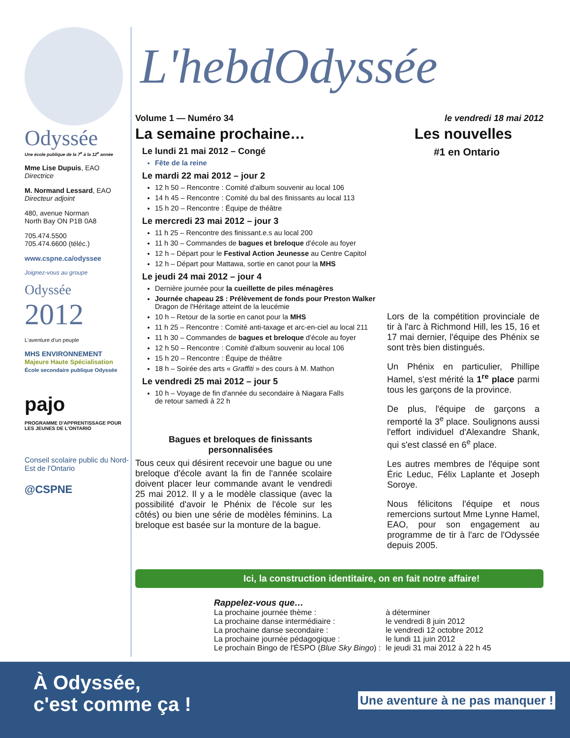Odyssée
Une école publique de la 7<sup>e</sup> à la 12<sup>e</sup> année
Mme Lise Dupuis, EAO
Directrice
M. Normand Lessard, EAO
Directeur adjoint
480, avenue Norman
North Bay ON P1B 0A8
705.474.5500
705.474.6600 (téléc.)
www.cspne.ca/odyssee
Joignez-vous au groupe
Odyssée
2012
L'aventure d'un peuple
MHS ENVIRONNEMENT
Majeure Haute Spécialisation
École secondaire publique Odyssée
pajo
PROGRAMME D'APPRENTISSAGE POUR LES JEUNES DE L'ONTARIO
Conseil scolaire public du Nord-Est de l'Ontario
@CSPNE
L'hebdOdyssée
Volume 1 — Numéro 34 le vendredi 18 mai 2012
La semaine prochaine…
Le lundi 21 mai 2012 – Congé
Fête de la reine
Le mardi 22 mai 2012 – jour 2
12 h 50 – Rencontre : Comité d'album souvenir au local 106
14 h 45 – Rencontre : Comité du bal des finissants au local 113
15 h 20 – Rencontre : Équipe de théâtre
Le mercredi 23 mai 2012 – jour 3
11 h 25 – Rencontre des finissant.e.s au local 200
11 h 30 – Commandes de bagues et breloque d'école au foyer
12 h – Départ pour le Festival Action Jeunesse au Centre Capitol
12 h – Départ pour Mattawa, sortie en canot pour la MHS
Le jeudi 24 mai 2012 – jour 4
Dernière journée pour la cueillette de piles ménagères
Journée chapeau 2$ : Prélèvement de fonds pour Preston Walker
Dragon de l'Héritage atteint de la leucémie
10 h – Retour de la sortie en canot pour la MHS
11 h 25 – Rencontre : Comité anti-taxage et arc-en-ciel au local 211
11 h 30 – Commandes de bagues et breloque d'école au foyer
12 h 50 – Rencontre : Comité d'album souvenir au local 106
15 h 20 – Rencontre : Équipe de théâtre
18 h – Soirée des arts « Graffiti » des cours à M. Mathon
Le vendredi 25 mai 2012 – jour 5
10 h – Voyage de fin d'année du secondaire à Niagara Falls
de retour samedi à 22 h
Bagues et breloques de finissants personnalisées
Tous ceux qui désirent recevoir une bague ou une breloque d'école avant la fin de l'année scolaire doivent placer leur commande avant le vendredi 25 mai 2012. Il y a le modèle classique (avec la possibilité d'avoir le Phénix de l'école sur les côtés) ou bien une série de modèles féminins. La breloque est basée sur la monture de la bague.
Les nouvelles
#1 en Ontario
Lors de la compétition provinciale de tir à l'arc à Richmond Hill, les 15, 16 et 17 mai dernier, l'équipe des Phénix se sont très bien distingués.
Un Phénix en particulier, Phillipe Hamel, s'est mérité la 1<sup>re</sup> place parmi tous les garçons de la province.
De plus, l'équipe de garçons a remporté la 3<sup>e</sup> place. Soulignons aussi l'effort individuel d'Alexandre Shank, qui s'est classé en 6<sup>e</sup> place.
Les autres membres de l'équipe sont Éric Leduc, Félix Laplante et Joseph Soroye.
Nous félicitons l'équipe et nous remercions surtout Mme Lynne Hamel, EAO, pour son engagement au programme de tir à l'arc de l'Odyssée depuis 2005.
Ici, la construction identitaire, on en fait notre affaire!
Rappelez-vous que…
| La prochaine journée thème : | à déterminer |
| La prochaine danse intermédiaire : | le vendredi 8 juin 2012 |
| La prochaine danse secondaire : | le vendredi 12 octobre 2012 |
| La prochaine journée pédagogique : | le lundi 11 juin 2012 |
| Le prochain Bingo de l'ÉSPO ( Blue Sky Bingo ) : | le jeudi 31 mai 2012 à 22 h 45 |
À Odyssée,
c'est comme ça ! Une aventure à ne pas manquer !